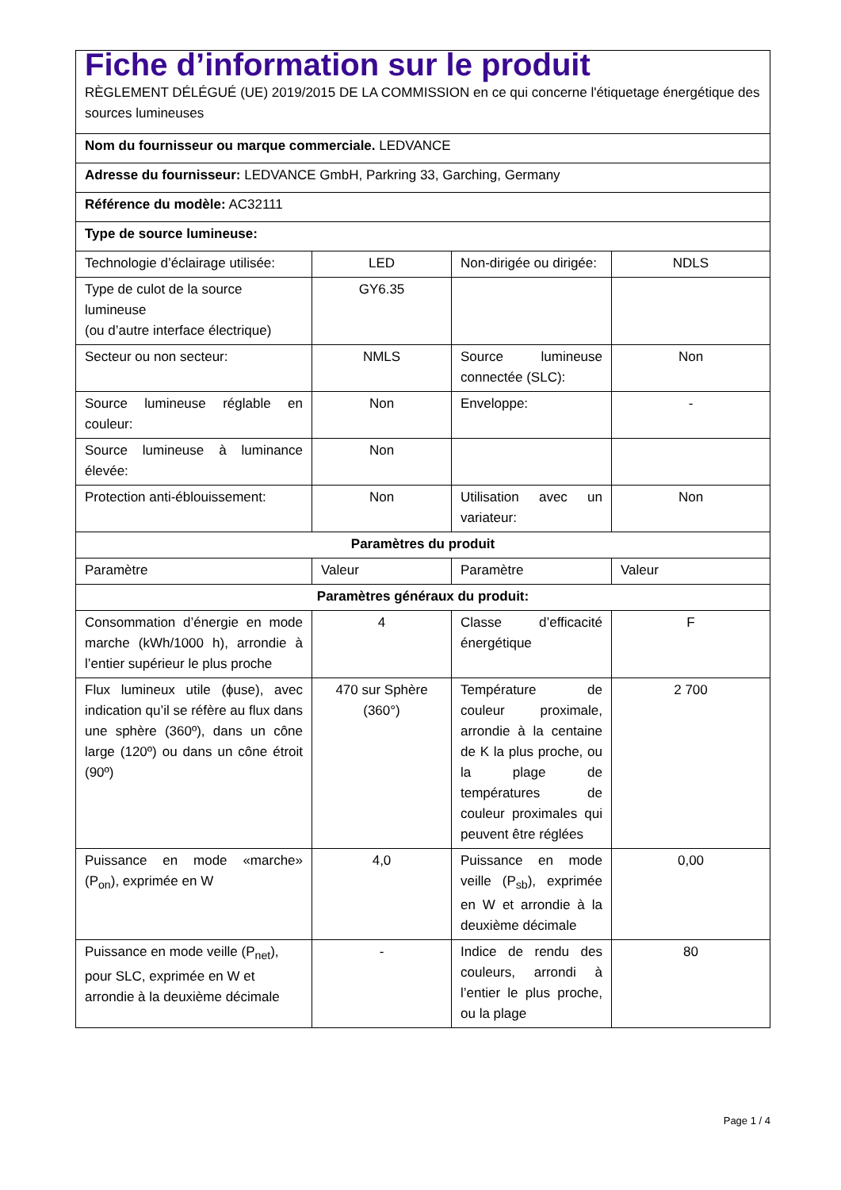| Fiche d’information sur le produit RÈGLEMENT DÉLÉGUÉ (UE) 2019/2015 DE LA COMMISSION en ce qui concerne l'étiquetage énergétique des sources lumineuses | | | |
| Nom du fournisseur ou marque commerciale. LEDVANCE | | | |
| Adresse du fournisseur: LEDVANCE GmbH, Parkring 33, Garching, Germany | | | |
| Référence du modèle: AC32111 | | | |
| Type de source lumineuse: | | | |
| Technologie d’éclairage utilisée: | LED | Non-dirigée ou dirigée: | NDLS |
| Type de culot de la source lumineuse (ou d’autre interface électrique) | GY6.35 | | |
| Secteur ou non secteur: | NMLS | Source lumineuse connectée (SLC): | Non |
| Source lumineuse réglable en couleur: | Non | Enveloppe: | - |
| Source lumineuse à luminance élevée: | Non | | |
| Protection anti-éblouissement: | Non | Utilisation avec un variateur: | Non |
| Paramètres du produit | | | |
| Paramètre | Valeur | Paramètre | Valeur |
| Paramètres généraux du produit: | | | |
| Consommation d’énergie en mode marche (kWh/1000 h), arrondie à l’entier supérieur le plus proche | 4 | Classe d’efficacité énergétique | F |
| Flux lumineux utile (ϕuse), avec indication qu’il se réfère au flux dans une sphère (360º), dans un cône large (120º) ou dans un cône étroit (90º) | 470 sur Sphère (360°) | Température de couleur proximale, arrondie à la centaine de K la plus proche, ou la plage de températures de couleur proximales qui peuvent être réglées | 2 700 |
| Puissance en mode «marche» (P<sub>on</sub>), exprimée en W | 4,0 | Puissance en mode veille (P<sub>sb</sub>), exprimée en W et arrondie à la deuxième décimale | 0,00 |
| Puissance en mode veille (P<sub>net</sub>), pour SLC, exprimée en W et arrondie à la deuxième décimale | - | Indice de rendu des couleurs, arrondi à l’entier le plus proche, ou la plage | 80 |
Page 1 / 4